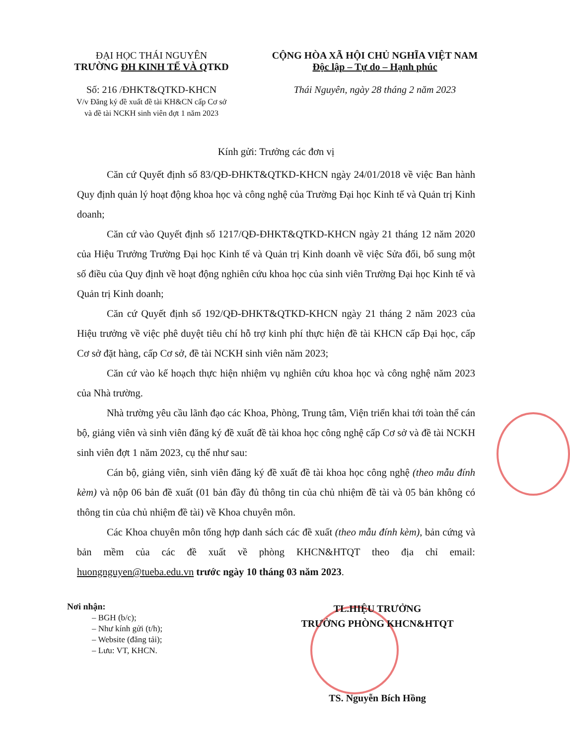ĐẠI HỌC THÁI NGUYÊN
TRƯỜNG ĐH KINH TẾ VÀ QTKD
Số: 216 /ĐHKT&QTKD-KHCN
V/v Đăng ký đề xuất đề tài KH&CN cấp Cơ sở
và đề tài NCKH sinh viên đợt 1 năm 2023
CỘNG HÒA XÃ HỘI CHỦ NGHĨA VIỆT NAM
Độc lập – Tự do – Hạnh phúc
Thái Nguyên, ngày 28 tháng 2 năm 2023
Kính gửi: Trưởng các đơn vị
Căn cứ Quyết định số 83/QĐ-ĐHKT&QTKD-KHCN ngày 24/01/2018 về việc Ban hành Quy định quản lý hoạt động khoa học và công nghệ của Trường Đại học Kinh tế và Quản trị Kinh doanh;
Căn cứ vào Quyết định số 1217/QĐ-ĐHKT&QTKD-KHCN ngày 21 tháng 12 năm 2020 của Hiệu Trưởng Trường Đại học Kinh tế và Quản trị Kinh doanh về việc Sửa đổi, bổ sung một số điều của Quy định về hoạt động nghiên cứu khoa học của sinh viên Trường Đại học Kinh tế và Quản trị Kinh doanh;
Căn cứ Quyết định số 192/QĐ-ĐHKT&QTKD-KHCN ngày 21 tháng 2 năm 2023 của Hiệu trưởng về việc phê duyệt tiêu chí hỗ trợ kinh phí thực hiện đề tài KHCN cấp Đại học, cấp Cơ sở đặt hàng, cấp Cơ sở, đề tài NCKH sinh viên năm 2023;
Căn cứ vào kế hoạch thực hiện nhiệm vụ nghiên cứu khoa học và công nghệ năm 2023 của Nhà trường.
Nhà trường yêu cầu lãnh đạo các Khoa, Phòng, Trung tâm, Viện triển khai tới toàn thể cán bộ, giảng viên và sinh viên đăng ký đề xuất đề tài khoa học công nghệ cấp Cơ sở và đề tài NCKH sinh viên đợt 1 năm 2023, cụ thể như sau:
Cán bộ, giảng viên, sinh viên đăng ký đề xuất đề tài khoa học công nghệ (theo mẫu đính kèm) và nộp 06 bản đề xuất (01 bản đầy đủ thông tin của chủ nhiệm đề tài và 05 bản không có thông tin của chủ nhiệm đề tài) về Khoa chuyên môn.
Các Khoa chuyên môn tổng hợp danh sách các đề xuất (theo mẫu đính kèm), bản cứng và bản mềm của các đề xuất về phòng KHCN&HTQT theo địa chỉ email: huongnguyen@tueba.edu.vn trước ngày 10 tháng 03 năm 2023.
Nơi nhận:
– BGH (b/c);
– Như kính gửi (t/h);
– Website (đăng tải);
– Lưu: VT, KHCN.
TL.HIỆU TRƯỞNG
TRƯỞNG PHÒNG KHCN&HTQT
TS. Nguyễn Bích Hồng